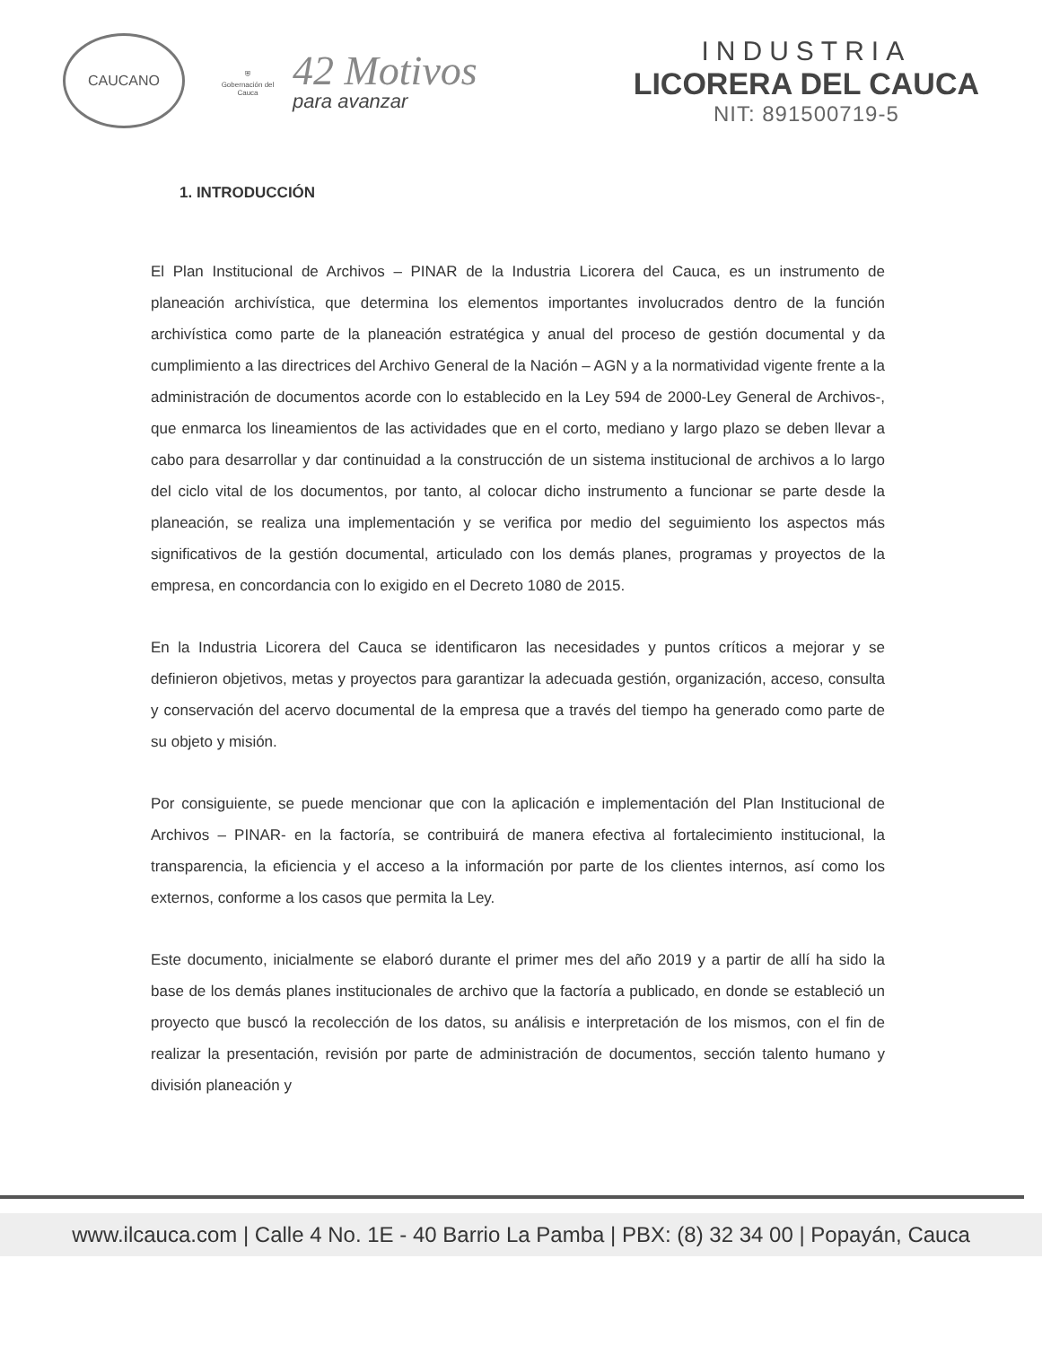CAUCANO
⛨
Gobernación del Cauca
42 Motivos
para avanzar
INDUSTRIA
LICORERA DEL CAUCA
NIT: 891500719-5
1. INTRODUCCIÓN
El Plan Institucional de Archivos – PINAR de la Industria Licorera del Cauca, es un instrumento de planeación archivística, que determina los elementos importantes involucrados dentro de la función archivística como parte de la planeación estratégica y anual del proceso de gestión documental y da cumplimiento a las directrices del Archivo General de la Nación – AGN y a la normatividad vigente frente a la administración de documentos acorde con lo establecido en la Ley 594 de 2000-Ley General de Archivos-, que enmarca los lineamientos de las actividades que en el corto, mediano y largo plazo se deben llevar a cabo para desarrollar y dar continuidad a la construcción de un sistema institucional de archivos a lo largo del ciclo vital de los documentos, por tanto, al colocar dicho instrumento a funcionar se parte desde la planeación, se realiza una implementación y se verifica por medio del seguimiento los aspectos más significativos de la gestión documental, articulado con los demás planes, programas y proyectos de la empresa, en concordancia con lo exigido en el Decreto 1080 de 2015.
En la Industria Licorera del Cauca se identificaron las necesidades y puntos críticos a mejorar y se definieron objetivos, metas y proyectos para garantizar la adecuada gestión, organización, acceso, consulta y conservación del acervo documental de la empresa que a través del tiempo ha generado como parte de su objeto y misión.
Por consiguiente, se puede mencionar que con la aplicación e implementación del Plan Institucional de Archivos – PINAR- en la factoría, se contribuirá de manera efectiva al fortalecimiento institucional, la transparencia, la eficiencia y el acceso a la información por parte de los clientes internos, así como los externos, conforme a los casos que permita la Ley.
Este documento, inicialmente se elaboró durante el primer mes del año 2019 y a partir de allí ha sido la base de los demás planes institucionales de archivo que la factoría a publicado, en donde se estableció un proyecto que buscó la recolección de los datos, su análisis e interpretación de los mismos, con el fin de realizar la presentación, revisión por parte de administración de documentos, sección talento humano y división planeación y
www.ilcauca.com | Calle 4 No. 1E - 40 Barrio La Pamba | PBX: (8) 32 34 00 | Popayán, Cauca